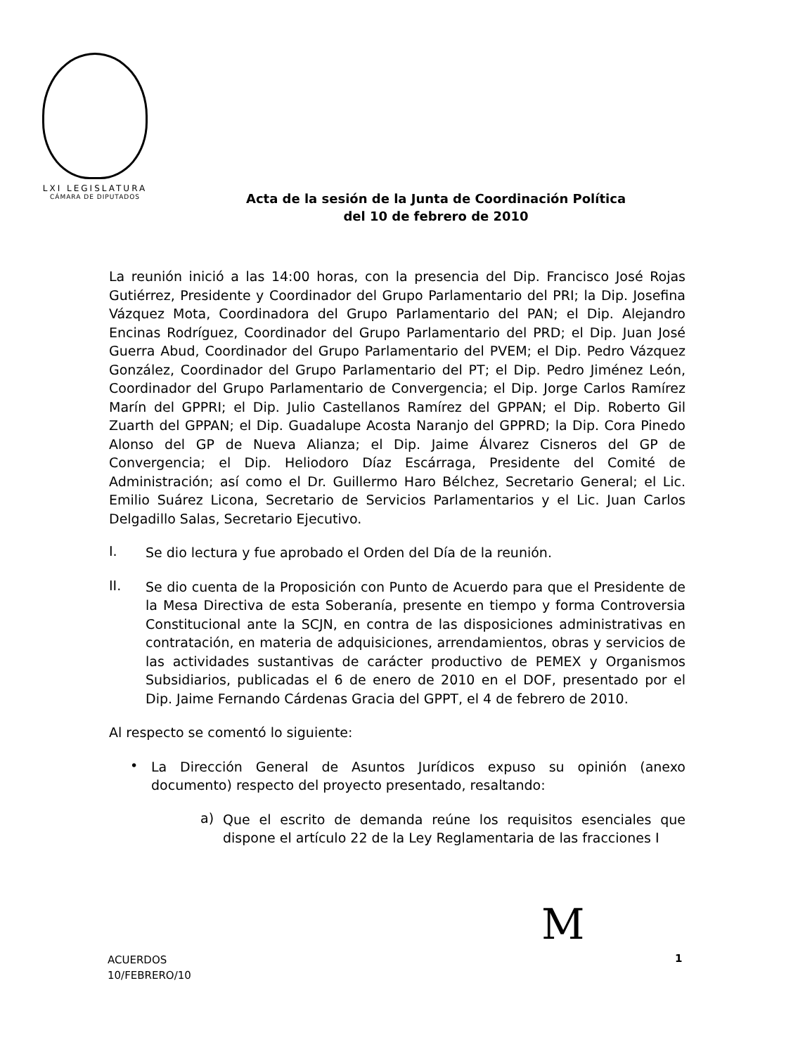LXI LEGISLATURA
CÁMARA DE DIPUTADOS
Acta de la sesión de la Junta de Coordinación Política
del 10 de febrero de 2010
La reunión inició a las 14:00 horas, con la presencia del Dip. Francisco José Rojas Gutiérrez, Presidente y Coordinador del Grupo Parlamentario del PRI; la Dip. Josefina Vázquez Mota, Coordinadora del Grupo Parlamentario del PAN; el Dip. Alejandro Encinas Rodríguez, Coordinador del Grupo Parlamentario del PRD; el Dip. Juan José Guerra Abud, Coordinador del Grupo Parlamentario del PVEM; el Dip. Pedro Vázquez González, Coordinador del Grupo Parlamentario del PT; el Dip. Pedro Jiménez León, Coordinador del Grupo Parlamentario de Convergencia; el Dip. Jorge Carlos Ramírez Marín del GPPRI; el Dip. Julio Castellanos Ramírez del GPPAN; el Dip. Roberto Gil Zuarth del GPPAN; el Dip. Guadalupe Acosta Naranjo del GPPRD; la Dip. Cora Pinedo Alonso del GP de Nueva Alianza; el Dip. Jaime Álvarez Cisneros del GP de Convergencia; el Dip. Heliodoro Díaz Escárraga, Presidente del Comité de Administración; así como el Dr. Guillermo Haro Bélchez, Secretario General; el Lic. Emilio Suárez Licona, Secretario de Servicios Parlamentarios y el Lic. Juan Carlos Delgadillo Salas, Secretario Ejecutivo.
I.
Se dio lectura y fue aprobado el Orden del Día de la reunión.
II.
Se dio cuenta de la Proposición con Punto de Acuerdo para que el Presidente de la Mesa Directiva de esta Soberanía, presente en tiempo y forma Controversia Constitucional ante la SCJN, en contra de las disposiciones administrativas en contratación, en materia de adquisiciones, arrendamientos, obras y servicios de las actividades sustantivas de carácter productivo de PEMEX y Organismos Subsidiarios, publicadas el 6 de enero de 2010 en el DOF, presentado por el Dip. Jaime Fernando Cárdenas Gracia del GPPT, el 4 de febrero de 2010.
Al respecto se comentó lo siguiente:
•
La Dirección General de Asuntos Jurídicos expuso su opinión (anexo documento) respecto del proyecto presentado, resaltando:
a)
Que el escrito de demanda reúne los requisitos esenciales que dispone el artículo 22 de la Ley Reglamentaria de las fracciones I
M
ACUERDOS
10/FEBRERO/10
1